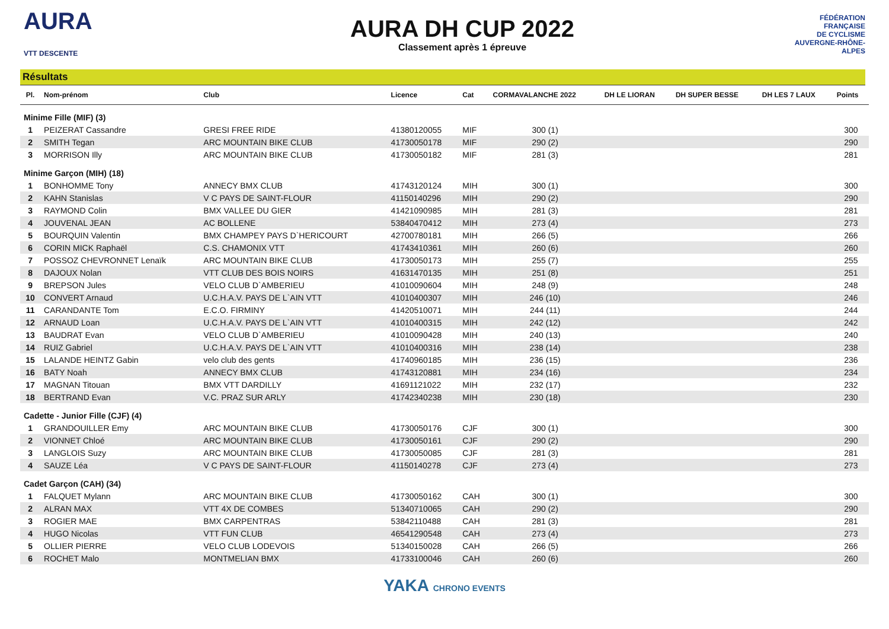AURA
VTT DESCENTE
AURA DH CUP 2022
Classement après 1 épreuve
FÉDÉRATION
FRANÇAISE
DE CYCLISME
AUVERGNE-RHÔNE-ALPES
Résultats
| Pl. | Nom-prénom | Club | Licence | Cat | CORMAVALANCHE 2022 | DH LE LIORAN | DH SUPER BESSE | DH LES 7 LAUX | Points |
| --- | --- | --- | --- | --- | --- | --- | --- | --- | --- |
| Minime Fille (MIF) (3) | | | | | | | | | |
| 1 | PEIZERAT Cassandre | GRESI FREE RIDE | 41380120055 | MIF | 300 (1) | | | | 300 |
| 2 | SMITH Tegan | ARC MOUNTAIN BIKE CLUB | 41730050178 | MIF | 290 (2) | | | | 290 |
| 3 | MORRISON Illy | ARC MOUNTAIN BIKE CLUB | 41730050182 | MIF | 281 (3) | | | | 281 |
| Minime Garçon (MIH) (18) | | | | | | | | | |
| 1 | BONHOMME Tony | ANNECY BMX CLUB | 41743120124 | MIH | 300 (1) | | | | 300 |
| 2 | KAHN Stanislas | V C PAYS DE SAINT-FLOUR | 41150140296 | MIH | 290 (2) | | | | 290 |
| 3 | RAYMOND Colin | BMX VALLEE DU GIER | 41421090985 | MIH | 281 (3) | | | | 281 |
| 4 | JOUVENAL JEAN | AC BOLLENE | 53840470412 | MIH | 273 (4) | | | | 273 |
| 5 | BOURQUIN Valentin | BMX CHAMPEY PAYS D`HERICOURT | 42700780181 | MIH | 266 (5) | | | | 266 |
| 6 | CORIN MICK Raphaël | C.S. CHAMONIX VTT | 41743410361 | MIH | 260 (6) | | | | 260 |
| 7 | POSSOZ CHEVRONNET Lenaïk | ARC MOUNTAIN BIKE CLUB | 41730050173 | MIH | 255 (7) | | | | 255 |
| 8 | DAJOUX Nolan | VTT CLUB DES BOIS NOIRS | 41631470135 | MIH | 251 (8) | | | | 251 |
| 9 | BREPSON Jules | VELO CLUB D`AMBERIEU | 41010090604 | MIH | 248 (9) | | | | 248 |
| 10 | CONVERT Arnaud | U.C.H.A.V. PAYS DE L`AIN VTT | 41010400307 | MIH | 246 (10) | | | | 246 |
| 11 | CARANDANTE Tom | E.C.O. FIRMINY | 41420510071 | MIH | 244 (11) | | | | 244 |
| 12 | ARNAUD Loan | U.C.H.A.V. PAYS DE L`AIN VTT | 41010400315 | MIH | 242 (12) | | | | 242 |
| 13 | BAUDRAT Evan | VELO CLUB D`AMBERIEU | 41010090428 | MIH | 240 (13) | | | | 240 |
| 14 | RUIZ Gabriel | U.C.H.A.V. PAYS DE L`AIN VTT | 41010400316 | MIH | 238 (14) | | | | 238 |
| 15 | LALANDE HEINTZ Gabin | velo club des gents | 41740960185 | MIH | 236 (15) | | | | 236 |
| 16 | BATY Noah | ANNECY BMX CLUB | 41743120881 | MIH | 234 (16) | | | | 234 |
| 17 | MAGNAN Titouan | BMX VTT DARDILLY | 41691121022 | MIH | 232 (17) | | | | 232 |
| 18 | BERTRAND Evan | V.C. PRAZ SUR ARLY | 41742340238 | MIH | 230 (18) | | | | 230 |
| Cadette - Junior Fille (CJF) (4) | | | | | | | | | |
| 1 | GRANDOUILLER Emy | ARC MOUNTAIN BIKE CLUB | 41730050176 | CJF | 300 (1) | | | | 300 |
| 2 | VIONNET Chloé | ARC MOUNTAIN BIKE CLUB | 41730050161 | CJF | 290 (2) | | | | 290 |
| 3 | LANGLOIS Suzy | ARC MOUNTAIN BIKE CLUB | 41730050085 | CJF | 281 (3) | | | | 281 |
| 4 | SAUZE Léa | V C PAYS DE SAINT-FLOUR | 41150140278 | CJF | 273 (4) | | | | 273 |
| Cadet Garçon (CAH) (34) | | | | | | | | | |
| 1 | FALQUET Mylann | ARC MOUNTAIN BIKE CLUB | 41730050162 | CAH | 300 (1) | | | | 300 |
| 2 | ALRAN MAX | VTT 4X DE COMBES | 51340710065 | CAH | 290 (2) | | | | 290 |
| 3 | ROGIER MAE | BMX CARPENTRAS | 53842110488 | CAH | 281 (3) | | | | 281 |
| 4 | HUGO Nicolas | VTT FUN CLUB | 46541290548 | CAH | 273 (4) | | | | 273 |
| 5 | OLLIER PIERRE | VELO CLUB LODEVOIS | 51340150028 | CAH | 266 (5) | | | | 266 |
| 6 | ROCHET Malo | MONTMELIAN BMX | 41733100046 | CAH | 260 (6) | | | | 260 |
YAKA CHRONO EVENTS